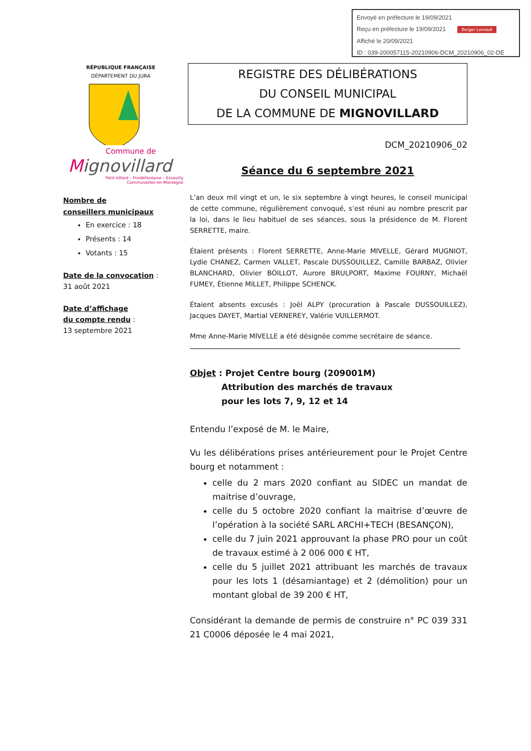Envoyé en préfecture le 19/09/2021
Reçu en préfecture le 19/09/2021 Berger Levrault
Affiché le 20/09/2021
ID : 039-200057115-20210906-DCM_20210906_02-DE
RÉPUBLIQUE FRANÇAISE
DÉPARTEMENT DU JURA
Commune de
Mignovillard
Petit-Villard – Froidefontaine – Essavilly
Communailles-en-Montagne
Nombre de
conseillers municipaux
En exercice : 18
Présents : 14
Votants : 15
Date de la convocation :
31 août 2021
Date d’affichage
du compte rendu :
13 septembre 2021
REGISTRE DES DÉLIBÉRATIONS
DU CONSEIL MUNICIPAL
DE LA COMMUNE DE MIGNOVILLARD
DCM_20210906_02
Séance du 6 septembre 2021
L’an deux mil vingt et un, le six septembre à vingt heures, le conseil municipal de cette commune, régulièrement convoqué, s’est réuni au nombre prescrit par la loi, dans le lieu habituel de ses séances, sous la présidence de M. Florent SERRETTE, maire.
Étaient présents : Florent SERRETTE, Anne-Marie MIVELLE, Gérard MUGNIOT, Lydie CHANEZ, Carmen VALLET, Pascale DUSSOUILLEZ, Camille BARBAZ, Olivier BLANCHARD, Olivier BOILLOT, Aurore BRULPORT, Maxime FOURNY, Michaël FUMEY, Étienne MILLET, Philippe SCHENCK.
Étaient absents excusés : Joël ALPY (procuration à Pascale DUSSOUILLEZ), Jacques DAYET, Martial VERNEREY, Valérie VUILLERMOT.
Mme Anne-Marie MIVELLE a été désignée comme secrétaire de séance.
Objet : Projet Centre bourg (209001M)
Attribution des marchés de travaux
pour les lots 7, 9, 12 et 14
Entendu l’exposé de M. le Maire,
Vu les délibérations prises antérieurement pour le Projet Centre bourg et notamment :
celle du 2 mars 2020 confiant au SIDEC un mandat de maitrise d’ouvrage,
celle du 5 octobre 2020 confiant la maitrise d’œuvre de l’opération à la société SARL ARCHI+TECH (BESANÇON),
celle du 7 juin 2021 approuvant la phase PRO pour un coût de travaux estimé à 2 006 000 € HT,
celle du 5 juillet 2021 attribuant les marchés de travaux pour les lots 1 (désamiantage) et 2 (démolition) pour un montant global de 39 200 € HT,
Considérant la demande de permis de construire n° PC 039 331 21 C0006 déposée le 4 mai 2021,